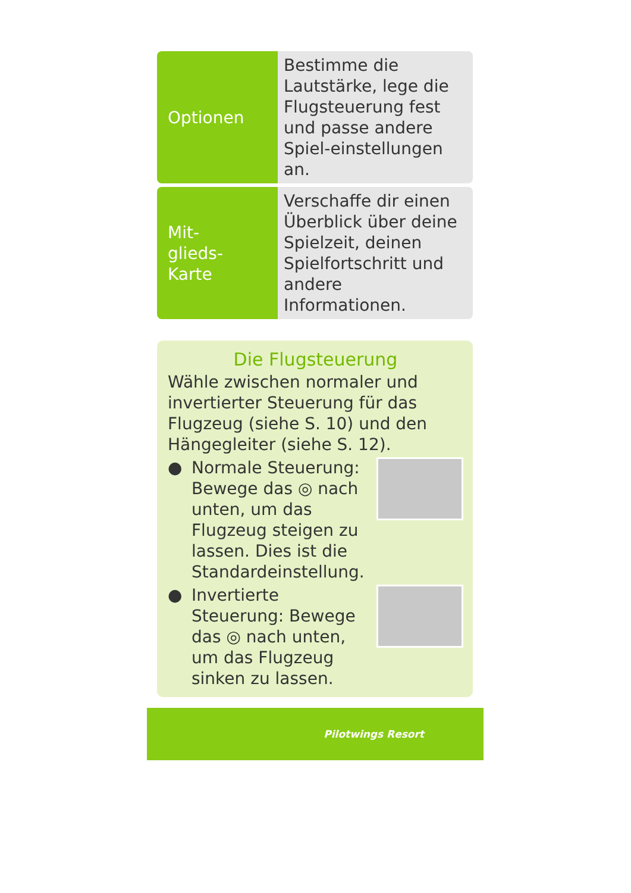| Optionen | Bestimme die Lautstärke, lege die Flugsteuerung fest und passe andere Spiel-einstellungen an. |
| Mit- glieds- Karte | Verschaffe dir einen Überblick über deine Spielzeit, deinen Spielfortschritt und andere Informationen. |
Die Flugsteuerung
Wähle zwischen normaler und invertierter Steuerung für das Flugzeug (siehe S. 10) und den Hängegleiter (siehe S. 12).
● Normale Steuerung: Bewege das ◎ nach unten, um das Flugzeug steigen zu lassen. Dies ist die Standardeinstellung.
● Invertierte Steuerung: Bewege das ◎ nach unten, um das Flugzeug sinken zu lassen.
Pilotwings Resort